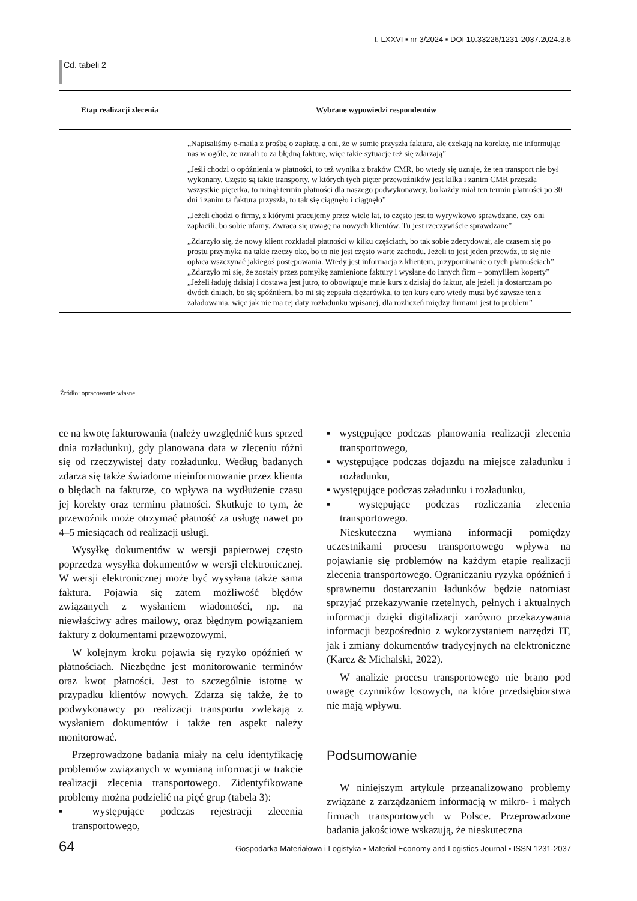t. LXXVI ▪ nr 3/2024 ▪ DOI 10.33226/1231-2037.2024.3.6
Cd. tabeli 2
| Etap realizacji zlecenia | Wybrane wypowiedzi respondentów |
| --- | --- |
| | „Napisaliśmy e-maila z prośbą o zapłatę, a oni, że w sumie przyszła faktura, ale czekają na korektę, nie informując nas w ogóle, że uznali to za błędną fakturę, więc takie sytuacje też się zdarzają” „Jeśli chodzi o opóźnienia w płatności, to też wynika z braków CMR, bo wtedy się uznaje, że ten transport nie był wykonany. Często są takie transporty, w których tych pięter przewoźników jest kilka i zanim CMR przeszła wszystkie pięterka, to minął termin płatności dla naszego podwykonawcy, bo każdy miał ten termin płatności po 30 dni i zanim ta faktura przyszła, to tak się ciągnęło i ciągnęło” „Jeżeli chodzi o firmy, z którymi pracujemy przez wiele lat, to często jest to wyrywkowo sprawdzane, czy oni zapłacili, bo sobie ufamy. Zwraca się uwagę na nowych klientów. Tu jest rzeczywiście sprawdzane” „Zdarzyło się, że nowy klient rozkładał płatności w kilku częściach, bo tak sobie zdecydował, ale czasem się po prostu przymyka na takie rzeczy oko, bo to nie jest często warte zachodu. Jeżeli to jest jeden przewóz, to się nie opłaca wszczynać jakiegoś postępowania. Wtedy jest informacja z klientem, przypominanie o tych płatnościach” „Zdarzyło mi się, że zostały przez pomyłkę zamienione faktury i wysłane do innych firm – pomyliłem koperty” „Jeżeli ładuję dzisiaj i dostawa jest jutro, to obowiązuje mnie kurs z dzisiaj do faktur, ale jeżeli ja dostarczam po dwóch dniach, bo się spóźniłem, bo mi się zepsuła ciężarówka, to ten kurs euro wtedy musi być zawsze ten z załadowania, więc jak nie ma tej daty rozładunku wpisanej, dla rozliczeń między firmami jest to problem” |
Źródło: opracowanie własne.
ce na kwotę fakturowania (należy uwzględnić kurs sprzed dnia rozładunku), gdy planowana data w zleceniu różni się od rzeczywistej daty rozładunku. Według badanych zdarza się także świadome nieinformowanie przez klienta o błędach na fakturze, co wpływa na wydłużenie czasu jej korekty oraz terminu płatności. Skutkuje to tym, że przewoźnik może otrzymać płatność za usługę nawet po 4–5 miesiącach od realizacji usługi.
Wysyłkę dokumentów w wersji papierowej często poprzedza wysyłka dokumentów w wersji elektronicznej. W wersji elektronicznej może być wysyłana także sama faktura. Pojawia się zatem możliwość błędów związanych z wysłaniem wiadomości, np. na niewłaściwy adres mailowy, oraz błędnym powiązaniem faktury z dokumentami przewozowymi.
W kolejnym kroku pojawia się ryzyko opóźnień w płatnościach. Niezbędne jest monitorowanie terminów oraz kwot płatności. Jest to szczególnie istotne w przypadku klientów nowych. Zdarza się także, że to podwykonawcy po realizacji transportu zwlekają z wysłaniem dokumentów i także ten aspekt należy monitorować.
Przeprowadzone badania miały na celu identyfikację problemów związanych w wymianą informacji w trakcie realizacji zlecenia transportowego. Zidentyfikowane problemy można podzielić na pięć grup (tabela 3):
▪ występujące podczas rejestracji zlecenia transportowego,
▪ występujące podczas planowania realizacji zlecenia transportowego,
▪ występujące podczas dojazdu na miejsce załadunku i rozładunku,
▪ występujące podczas załadunku i rozładunku,
▪ występujące podczas rozliczania zlecenia transportowego.
Nieskuteczna wymiana informacji pomiędzy uczestnikami procesu transportowego wpływa na pojawianie się problemów na każdym etapie realizacji zlecenia transportowego. Ograniczaniu ryzyka opóźnień i sprawnemu dostarczaniu ładunków będzie natomiast sprzyjać przekazywanie rzetelnych, pełnych i aktualnych informacji dzięki digitalizacji zarówno przekazywania informacji bezpośrednio z wykorzystaniem narzędzi IT, jak i zmiany dokumentów tradycyjnych na elektroniczne (Karcz & Michalski, 2022).
W analizie procesu transportowego nie brano pod uwagę czynników losowych, na które przedsiębiorstwa nie mają wpływu.
Podsumowanie
W niniejszym artykule przeanalizowano problemy związane z zarządzaniem informacją w mikro- i małych firmach transportowych w Polsce. Przeprowadzone badania jakościowe wskazują, że nieskuteczna
64 Gospodarka Materiałowa i Logistyka ▪ Material Economy and Logistics Journal ▪ ISSN 1231-2037